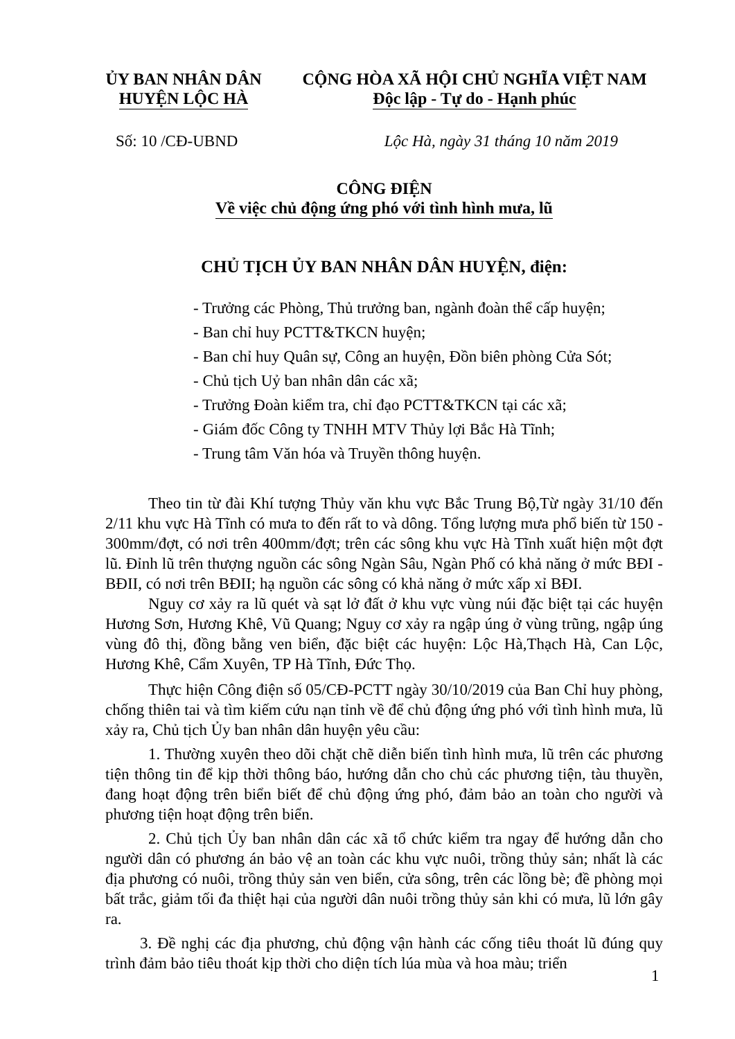ỦY BAN NHÂN DÂN
HUYỆN LỘC HÀ
CỘNG HÒA XÃ HỘI CHỦ NGHĨA VIỆT NAM
Độc lập - Tự do - Hạnh phúc
Số: 10 /CĐ-UBND Lộc Hà, ngày 31 tháng 10 năm 2019
CÔNG ĐIỆN
Về việc chủ động ứng phó với tình hình mưa, lũ
CHỦ TỊCH ỦY BAN NHÂN DÂN HUYỆN, điện:
- Trưởng các Phòng, Thủ trưởng ban, ngành đoàn thể cấp huyện;
- Ban chỉ huy PCTT&TKCN huyện;
- Ban chỉ huy Quân sự, Công an huyện, Đồn biên phòng Cửa Sót;
- Chủ tịch Uỷ ban nhân dân các xã;
- Trưởng Đoàn kiểm tra, chỉ đạo PCTT&TKCN tại các xã;
- Giám đốc Công ty TNHH MTV Thủy lợi Bắc Hà Tĩnh;
- Trung tâm Văn hóa và Truyền thông huyện.
Theo tin từ đài Khí tượng Thủy văn khu vực Bắc Trung Bộ,Từ ngày 31/10 đến 2/11 khu vực Hà Tĩnh có mưa to đến rất to và dông. Tổng lượng mưa phổ biến từ 150 - 300mm/đợt, có nơi trên 400mm/đợt; trên các sông khu vực Hà Tĩnh xuất hiện một đợt lũ. Đỉnh lũ trên thượng nguồn các sông Ngàn Sâu, Ngàn Phố có khả năng ở mức BĐI - BĐII, có nơi trên BĐII; hạ nguồn các sông có khả năng ở mức xấp xỉ BĐI.
Nguy cơ xảy ra lũ quét và sạt lở đất ở khu vực vùng núi đặc biệt tại các huyện Hương Sơn, Hương Khê, Vũ Quang; Nguy cơ xảy ra ngập úng ở vùng trũng, ngập úng vùng đô thị, đồng bằng ven biển, đặc biệt các huyện: Lộc Hà,Thạch Hà, Can Lộc, Hương Khê, Cẩm Xuyên, TP Hà Tĩnh, Đức Thọ.
Thực hiện Công điện số 05/CĐ-PCTT ngày 30/10/2019 của Ban Chỉ huy phòng, chống thiên tai và tìm kiếm cứu nạn tỉnh về để chủ động ứng phó với tình hình mưa, lũ xảy ra, Chủ tịch Ủy ban nhân dân huyện yêu cầu:
1. Thường xuyên theo dõi chặt chẽ diễn biến tình hình mưa, lũ trên các phương tiện thông tin để kịp thời thông báo, hướng dẫn cho chủ các phương tiện, tàu thuyền, đang hoạt động trên biển biết để chủ động ứng phó, đảm bảo an toàn cho người và phương tiện hoạt động trên biển.
2. Chủ tịch Ủy ban nhân dân các xã tổ chức kiểm tra ngay để hướng dẫn cho người dân có phương án bảo vệ an toàn các khu vực nuôi, trồng thủy sản; nhất là các địa phương có nuôi, trồng thủy sản ven biển, cửa sông, trên các lồng bè; đề phòng mọi bất trắc, giảm tối đa thiệt hại của người dân nuôi trồng thủy sản khi có mưa, lũ lớn gây ra.
3. Đề nghị các địa phương, chủ động vận hành các cống tiêu thoát lũ đúng quy trình đảm bảo tiêu thoát kịp thời cho diện tích lúa mùa và hoa màu; triển
1